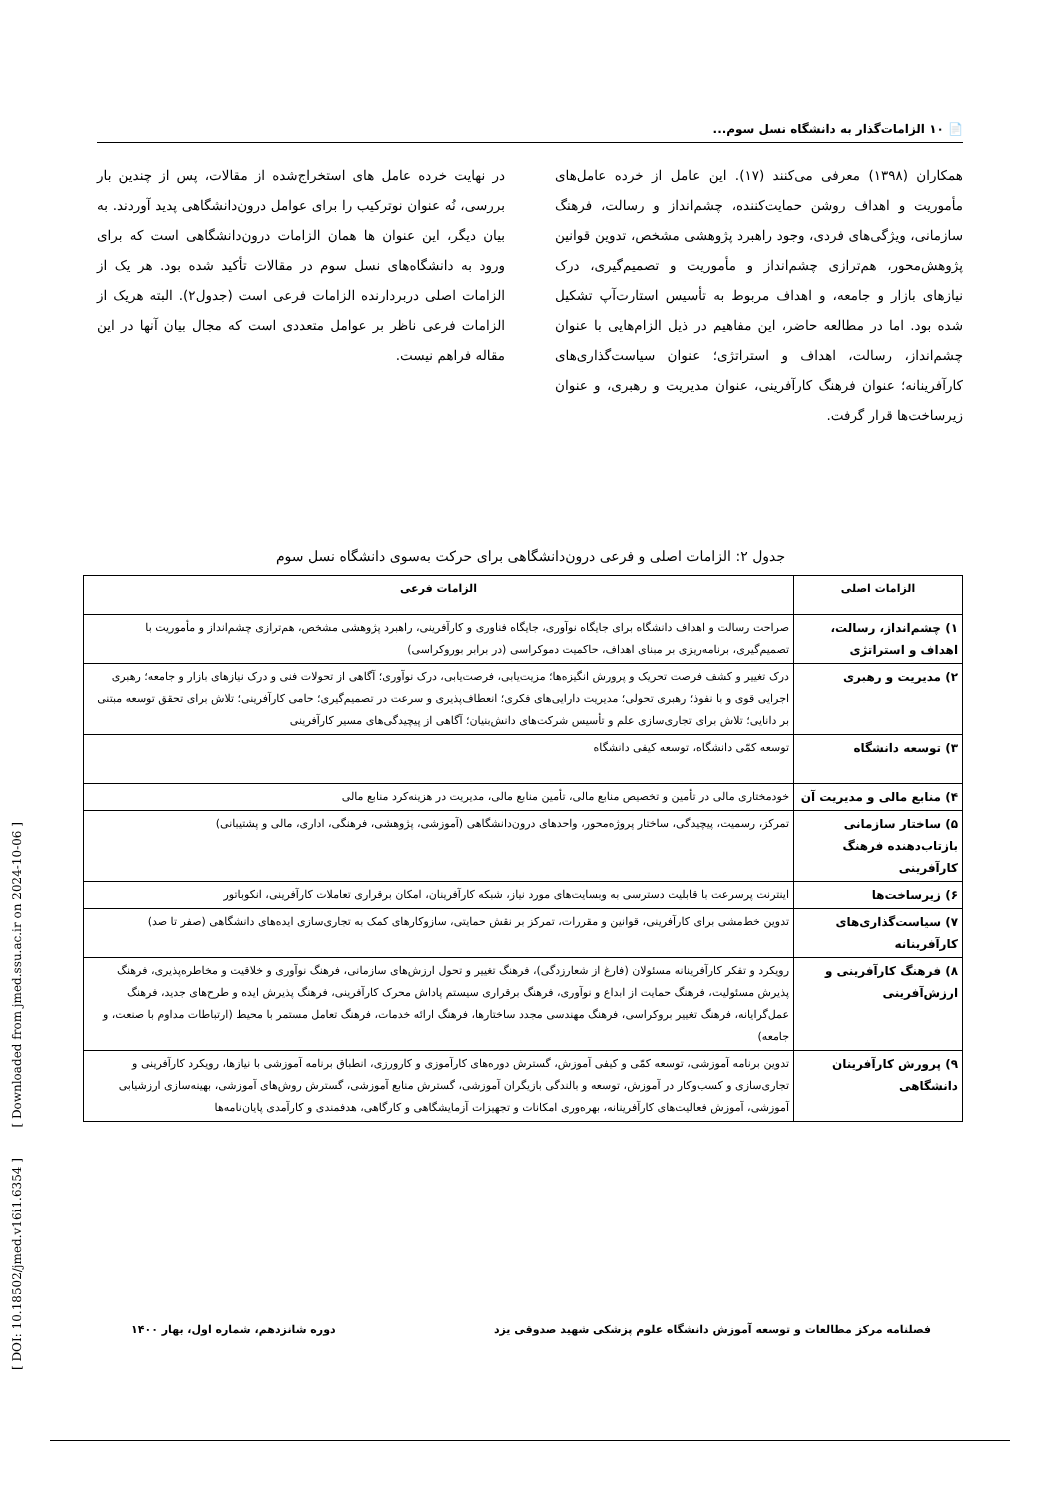📄 ۱۰ الزامات‌گذار به دانشگاه نسل سوم...
همکاران (۱۳۹۸) معرفی می‌کنند (۱۷). این عامل از خرده عامل‌های مأموریت و اهداف روشن حمایت‌کننده، چشم‌انداز و رسالت، فرهنگ سازمانی، ویژگی‌های فردی، وجود راهبرد پژوهشی مشخص، تدوین قوانین پژوهش‌محور، هم‌ترازی چشم‌انداز و مأموریت و تصمیم‌گیری، درک نیازهای بازار و جامعه، و اهداف مربوط به تأسیس استارت‌آپ تشکیل شده بود. اما در مطالعه حاضر، این مفاهیم در ذیل الزام‌هایی با عنوان چشم‌انداز، رسالت، اهداف و استراتژی؛ عنوان سیاست‌گذاری‌های کارآفرینانه؛ عنوان فرهنگ کارآفرینی، عنوان مدیریت و رهبری، و عنوان زیرساخت‌ها قرار گرفت.
در نهایت خرده عامل های استخراج‌شده از مقالات، پس از چندین بار بررسی، نُه عنوان نوترکیب را برای عوامل درون‌دانشگاهی پدید آوردند. به بیان دیگر، این عنوان ها همان الزامات درون‌دانشگاهی است که برای ورود به دانشگاه‌های نسل سوم در مقالات تأکید شده بود. هر یک از الزامات اصلی دربردارنده الزامات فرعی است (جدول۲). البته هریک از الزامات فرعی ناظر بر عوامل متعددی است که مجال بیان آنها در این مقاله فراهم نیست.
جدول ۲: الزامات اصلی و فرعی درون‌دانشگاهی برای حرکت به‌سوی دانشگاه نسل سوم
| الزامات اصلی | الزامات فرعی |
| --- | --- |
| ۱) چشم‌انداز، رسالت، اهداف و استراتژی | صراحت رسالت و اهداف دانشگاه برای جایگاه نوآوری، جایگاه فناوری و کارآفرینی، راهبرد پژوهشی مشخص، هم‌ترازی چشم‌انداز و مأموریت با تصمیم‌گیری، برنامه‌ریزی بر مبنای اهداف، حاکمیت دموکراسی (در برابر بوروکراسی) |
| ۲) مدیریت و رهبری | درک تغییر و کشف فرصت تحریک و پرورش انگیزه‌ها؛ مزیت‌یابی، فرصت‌یابی، درک نوآوری؛ آگاهی از تحولات فنی و درک نیاز‌های بازار و جامعه؛ رهبری اجرایی قوی و با نفوذ؛ رهبری تحولی؛ مدیریت دارایی‌های فکری؛ انعطاف‌پذیری و سرعت در تصمیم‌گیری؛ حامی کارآفرینی؛ تلاش برای تحقق توسعه مبتنی بر دانایی؛ تلاش برای تجاری‌سازی علم و تأسیس شرکت‌های دانش‌بنیان؛ آگاهی از پیچیدگی‌های مسیر کارآفرینی |
| ۳) توسعه دانشگاه | توسعه کمّی دانشگاه، توسعه کیفی دانشگاه |
| ۴) منابع مالی و مدیریت آن | خودمختاری مالی در تأمین و تخصیص منابع مالی، تأمین منابع مالی، مدیریت در هزینه‌کرد منابع مالی |
| ۵) ساختار سازمانی بازتاب‌دهنده فرهنگ کارآفرینی | تمرکز، رسمیت، پیچیدگی، ساختار پروژه‌محور، واحدهای درون‌دانشگاهی (آموزشی، پژوهشی، فرهنگی، اداری، مالی و پشتیبانی) |
| ۶) زیرساخت‌ها | اینترنت پرسرعت با قابلیت دسترسی به وبسایت‌های مورد نیاز، شبکه کارآفرینان، امکان برقراری تعاملات کارآفرینی، انکوباتور |
| ۷) سیاست‌گذاری‌های کارآفرینانه | تدوین خط‌مشی برای کارآفرینی، قوانین و مقررات، تمرکز بر نقش حمایتی، سازوکارهای کمک به تجاری‌سازی ایده‌های دانشگاهی (صفر تا صد) |
| ۸) فرهنگ کارآفرینی و ارزش‌آفرینی | رویکرد و تفکر کارآفرینانه مسئولان (فارغ از شعارزدگی)، فرهنگ تغییر و تحول ارزش‌های سازمانی، فرهنگ نوآوری و خلاقیت و مخاطره‌پذیری، فرهنگ پذیرش مسئولیت، فرهنگ حمایت از ابداع و نوآوری، فرهنگ برقراری سیستم پاداش محرک کارآفرینی، فرهنگ پذیرش ایده و طرح‌های جدید، فرهنگ عمل‌گرایانه، فرهنگ تغییر بروکراسی، فرهنگ مهندسی مجدد ساختارها، فرهنگ ارائه خدمات، فرهنگ تعامل مستمر با محیط (ارتباطات مداوم با صنعت، و جامعه) |
| ۹) پرورش کارآفرینان دانشگاهی | تدوین برنامه آموزشی، توسعه کمّی و کیفی آموزش، گسترش دوره‌های کارآموزی و کارورزی، انطباق برنامه آموزشی با نیازها، رویکرد کارآفرینی و تجاری‌سازی و کسب‌وکار در آموزش، توسعه و بالندگی بازیگران آموزشی، گسترش منابع آموزشی، گسترش روش‌های آموزشی، بهینه‌سازی ارزشیابی آموزشی، آموزش فعالیت‌های کارآفرینانه، بهره‌وری امکانات و تجهیزات آزمایشگاهی و کارگاهی، هدفمندی و کارآمدی پایان‌نامه‌ها |
فصلنامه مرکز مطالعات و توسعه آموزش دانشگاه علوم پزشکی شهید صدوقی یزد دوره شانزدهم، شماره اول، بهار ۱۴۰۰
[ DOI: 10.18502/jmed.v16i1.6354 ] [ Downloaded from jmed.ssu.ac.ir on 2024-10-06 ]